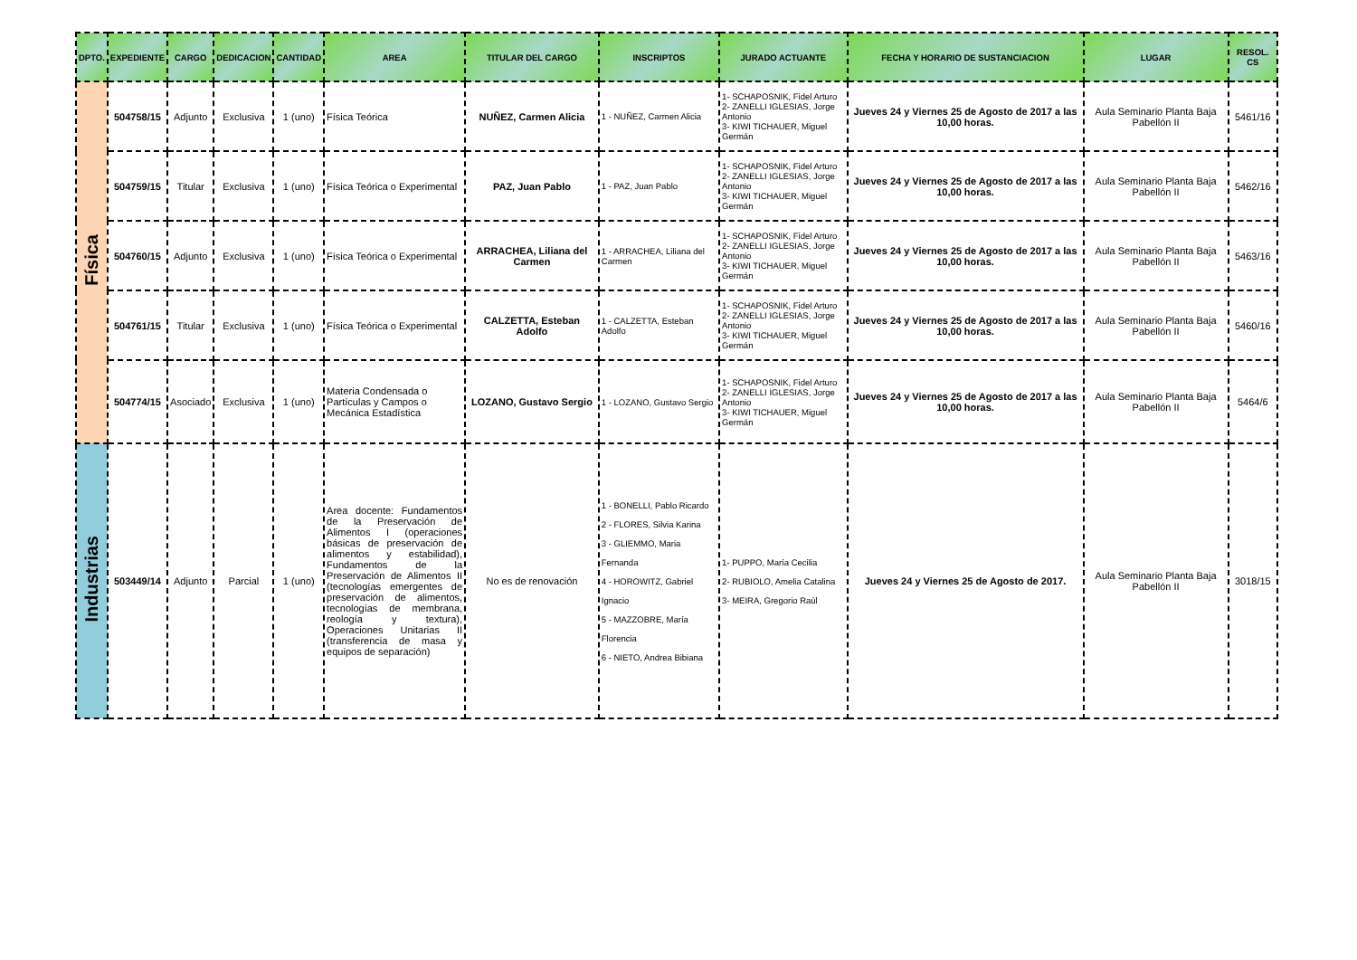| DPTO. | EXPEDIENTE | CARGO | DEDICACION | CANTIDAD | AREA | TITULAR DEL CARGO | INSCRIPTOS | JURADO ACTUANTE | FECHA Y HORARIO DE SUSTANCIACION | LUGAR | RESOL. CS |
| --- | --- | --- | --- | --- | --- | --- | --- | --- | --- | --- | --- |
| Física | 504758/15 | Adjunto | Exclusiva | 1 (uno) | Física Teórica | NUÑEZ, Carmen Alicia | 1 - NUÑEZ, Carmen Alicia | 1- SCHAPOSNIK, Fidel Arturo 2- ZANELLI IGLESIAS, Jorge Antonio 3- KIWI TICHAUER, Miguel Germán | Jueves 24 y Viernes 25 de Agosto de 2017 a las 10,00 horas. | Aula Seminario Planta Baja Pabellón II | 5461/16 |
| | 504759/15 | Titular | Exclusiva | 1 (uno) | Física Teórica o Experimental | PAZ, Juan Pablo | 1 - PAZ, Juan Pablo | 1- SCHAPOSNIK, Fidel Arturo 2- ZANELLI IGLESIAS, Jorge Antonio 3- KIWI TICHAUER, Miguel Germán | Jueves 24 y Viernes 25 de Agosto de 2017 a las 10,00 horas. | Aula Seminario Planta Baja Pabellón II | 5462/16 |
| | 504760/15 | Adjunto | Exclusiva | 1 (uno) | Física Teórica o Experimental | ARRACHEA, Liliana del Carmen | 1 - ARRACHEA, Liliana del Carmen | 1- SCHAPOSNIK, Fidel Arturo 2- ZANELLI IGLESIAS, Jorge Antonio 3- KIWI TICHAUER, Miguel Germán | Jueves 24 y Viernes 25 de Agosto de 2017 a las 10,00 horas. | Aula Seminario Planta Baja Pabellón II | 5463/16 |
| | 504761/15 | Titular | Exclusiva | 1 (uno) | Física Teórica o Experimental | CALZETTA, Esteban Adolfo | 1 - CALZETTA, Esteban Adolfo | 1- SCHAPOSNIK, Fidel Arturo 2- ZANELLI IGLESIAS, Jorge Antonio 3- KIWI TICHAUER, Miguel Germán | Jueves 24 y Viernes 25 de Agosto de 2017 a las 10,00 horas. | Aula Seminario Planta Baja Pabellón II | 5460/16 |
| | 504774/15 | Asociado | Exclusiva | 1 (uno) | Materia Condensada o Partículas y Campos o Mecánica Estadística | LOZANO, Gustavo Sergio | 1 - LOZANO, Gustavo Sergio | 1- SCHAPOSNIK, Fidel Arturo 2- ZANELLI IGLESIAS, Jorge Antonio 3- KIWI TICHAUER, Miguel Germán | Jueves 24 y Viernes 25 de Agosto de 2017 a las 10,00 horas. | Aula Seminario Planta Baja Pabellón II | 5464/6 |
| Industrias | 503449/14 | Adjunto | Parcial | 1 (uno) | Area docente: Fundamentos de la Preservación de Alimentos I (operaciones básicas de preservación de alimentos y estabilidad), Fundamentos de la Preservación de Alimentos II (tecnologías emergentes de preservación de alimentos, tecnologías de membrana, reología y textura), Operaciones Unitarias II (transferencia de masa y equipos de separación) | No es de renovación | 1 - BONELLI, Pablo Ricardo 2 - FLORES, Silvia Karina 3 - GLIEMMO, Maria Fernanda 4 - HOROWITZ, Gabriel Ignacio 5 - MAZZOBRE, María Florencia 6 - NIETO, Andrea Bibiana | 1- PUPPO, María Cecilia 2- RUBIOLO, Amelia Catalina 3- MEIRA, Gregorio Raúl | Jueves 24 y Viernes 25 de Agosto de 2017. | Aula Seminario Planta Baja Pabellón II | 3018/15 |